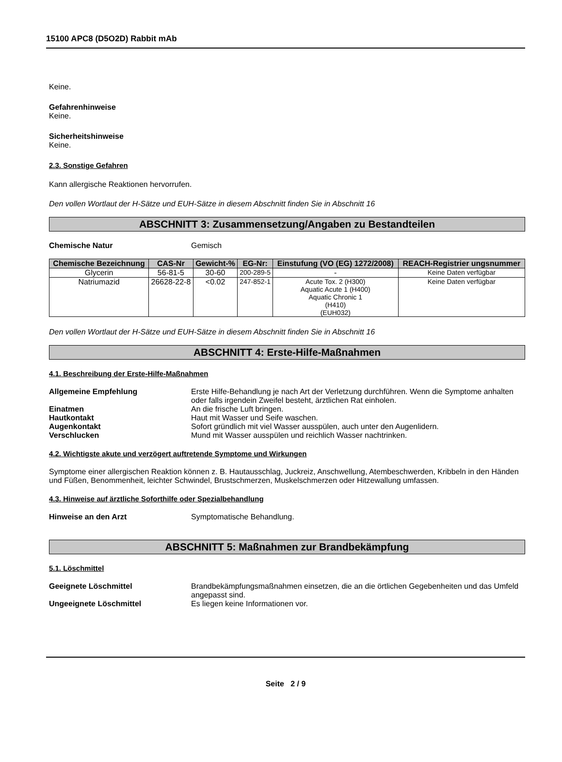15100 APC8 (D5O2D) Rabbit mAb
Keine.
Gefahrenhinweise
Keine.
Sicherheitshinweise
Keine.
2.3. Sonstige Gefahren
Kann allergische Reaktionen hervorrufen.
Den vollen Wortlaut der H-Sätze und EUH-Sätze in diesem Abschnitt finden Sie in Abschnitt 16
ABSCHNITT 3: Zusammensetzung/Angaben zu Bestandteilen
Chemische Natur Gemisch
| Chemische Bezeichnung | CAS-Nr | Gewicht-% | EG-Nr: | Einstufung (VO (EG) 1272/2008) | REACH-Registrier ungsnummer |
| --- | --- | --- | --- | --- | --- |
| Glycerin | 56-81-5 | 30-60 | 200-289-5 | - | Keine Daten verfügbar |
| Natriumazid | 26628-22-8 | <0.02 | 247-852-1 | Acute Tox. 2 (H300) Aquatic Acute 1 (H400) Aquatic Chronic 1 (H410) (EUH032) | Keine Daten verfügbar |
Den vollen Wortlaut der H-Sätze und EUH-Sätze in diesem Abschnitt finden Sie in Abschnitt 16
ABSCHNITT 4: Erste-Hilfe-Maßnahmen
4.1. Beschreibung der Erste-Hilfe-Maßnahmen
Allgemeine Empfehlung Erste Hilfe-Behandlung je nach Art der Verletzung durchführen. Wenn die Symptome anhalten oder falls irgendein Zweifel besteht, ärztlichen Rat einholen.
Einatmen An die frische Luft bringen.
Hautkontakt Haut mit Wasser und Seife waschen.
Augenkontakt Sofort gründlich mit viel Wasser ausspülen, auch unter den Augenlidern.
Verschlucken Mund mit Wasser ausspülen und reichlich Wasser nachtrinken.
4.2. Wichtigste akute und verzögert auftretende Symptome und Wirkungen
Symptome einer allergischen Reaktion können z. B. Hautausschlag, Juckreiz, Anschwellung, Atembeschwerden, Kribbeln in den Händen und Füßen, Benommenheit, leichter Schwindel, Brustschmerzen, Muskelschmerzen oder Hitzewallung umfassen.
4.3. Hinweise auf ärztliche Soforthilfe oder Spezialbehandlung
Hinweise an den Arzt Symptomatische Behandlung.
ABSCHNITT 5: Maßnahmen zur Brandbekämpfung
5.1. Löschmittel
Geeignete Löschmittel Brandbekämpfungsmaßnahmen einsetzen, die an die örtlichen Gegebenheiten und das Umfeld angepasst sind.
Ungeeignete Löschmittel Es liegen keine Informationen vor.
Seite 2 / 9